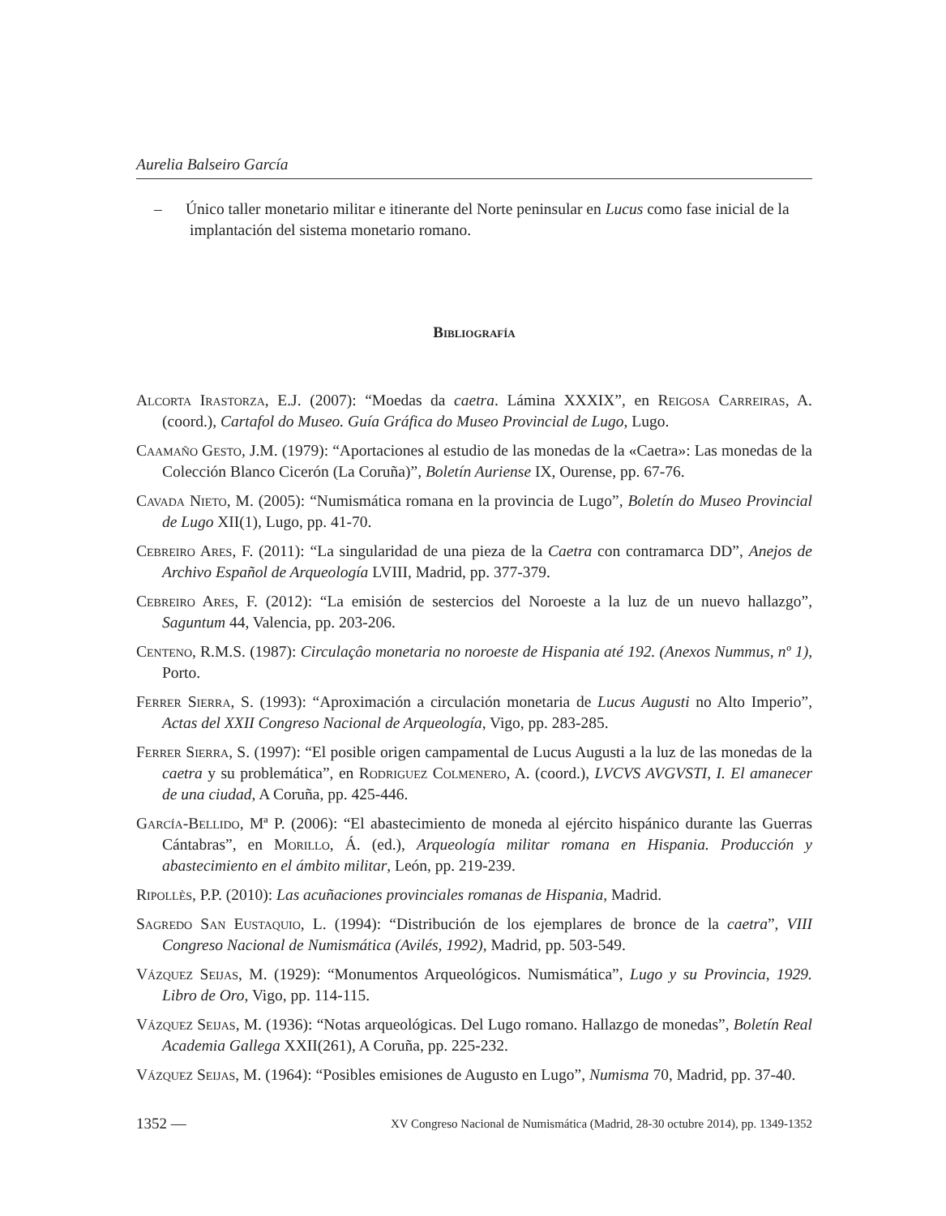Aurelia Balseiro García
– Único taller monetario militar e itinerante del Norte peninsular en Lucus como fase inicial de la implantación del sistema monetario romano.
Bibliografía
Alcorta Irastorza, E.J. (2007): “Moedas da caetra. Lámina XXXIX”, en Reigosa Carreiras, A. (coord.), Cartafol do Museo. Guía Gráfica do Museo Provincial de Lugo, Lugo.
Caamaño Gesto, J.M. (1979): “Aportaciones al estudio de las monedas de la «Caetra»: Las monedas de la Colección Blanco Cicerón (La Coruña)”, Boletín Auriense IX, Ourense, pp. 67-76.
Cavada Nieto, M. (2005): “Numismática romana en la provincia de Lugo”, Boletín do Museo Provincial de Lugo XII(1), Lugo, pp. 41-70.
Cebreiro Ares, F. (2011): “La singularidad de una pieza de la Caetra con contramarca DD”, Anejos de Archivo Español de Arqueología LVIII, Madrid, pp. 377-379.
Cebreiro Ares, F. (2012): “La emisión de sestercios del Noroeste a la luz de un nuevo hallazgo”, Saguntum 44, Valencia, pp. 203-206.
Centeno, R.M.S. (1987): Circulaçâo monetaria no noroeste de Hispania até 192. (Anexos Nummus, nº 1), Porto.
Ferrer Sierra, S. (1993): “Aproximación a circulación monetaria de Lucus Augusti no Alto Imperio”, Actas del XXII Congreso Nacional de Arqueología, Vigo, pp. 283-285.
Ferrer Sierra, S. (1997): “El posible origen campamental de Lucus Augusti a la luz de las monedas de la caetra y su problemática”, en Rodriguez Colmenero, A. (coord.), LVCVS AVGVSTI, I. El amanecer de una ciudad, A Coruña, pp. 425-446.
García-Bellido, Mª P. (2006): “El abastecimiento de moneda al ejército hispánico durante las Guerras Cántabras”, en Morillo, Á. (ed.), Arqueología militar romana en Hispania. Producción y abastecimiento en el ámbito militar, León, pp. 219-239.
Ripollès, P.P. (2010): Las acuñaciones provinciales romanas de Hispania, Madrid.
Sagredo San Eustaquio, L. (1994): “Distribución de los ejemplares de bronce de la caetra”, VIII Congreso Nacional de Numismática (Avilés, 1992), Madrid, pp. 503-549.
Vázquez Seijas, M. (1929): “Monumentos Arqueológicos. Numismática”, Lugo y su Provincia, 1929. Libro de Oro, Vigo, pp. 114-115.
Vázquez Seijas, M. (1936): “Notas arqueológicas. Del Lugo romano. Hallazgo de monedas”, Boletín Real Academia Gallega XXII(261), A Coruña, pp. 225-232.
Vázquez Seijas, M. (1964): “Posibles emisiones de Augusto en Lugo”, Numisma 70, Madrid, pp. 37-40.
1352 — XV Congreso Nacional de Numismática (Madrid, 28-30 octubre 2014), pp. 1349-1352